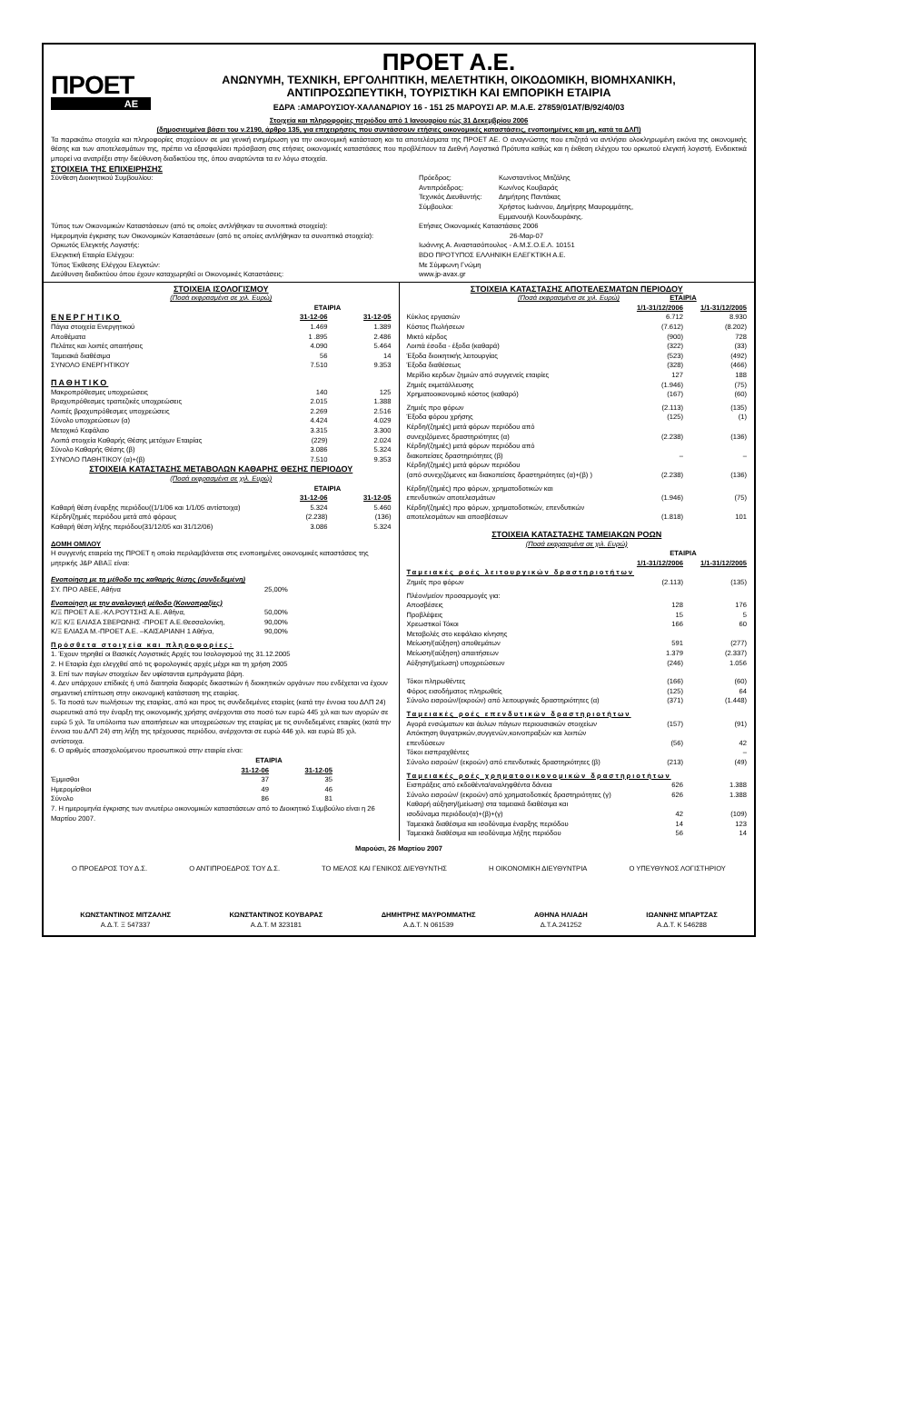ΠΡΟΕΤ
ΑΕ
ΠΡΟΕΤ Α.Ε.
ΑΝΩΝΥΜΗ, ΤΕΧΝΙΚΗ, ΕΡΓΟΛΗΠΤΙΚΗ, ΜΕΛΕΤΗΤΙΚΗ, ΟΙΚΟΔΟΜΙΚΗ, ΒΙΟΜΗΧΑΝΙΚΗ,
ΑΝΤΙΠΡΟΣΩΠΕΥΤΙΚΗ, ΤΟΥΡΙΣΤΙΚΗ ΚΑΙ ΕΜΠΟΡΙΚΗ ΕΤΑΙΡΙΑ
ΕΔΡΑ :ΑΜΑΡΟΥΣΙΟΥ-ΧΑΛΑΝΔΡΙΟΥ 16 - 151 25 ΜΑΡΟΥΣΙ ΑΡ. Μ.Α.Ε. 27859/01ΑΤ/Β/92/40/03
Στοιχεία και πληροφορίες περιόδου από 1 Ιανουαρίου εώς 31 Δεκεμβρίου 2006
(δημοσιευμένα βάσει του ν.2190, άρθρο 135, για επιχειρήσεις που συντάσσουν ετήσιες οικονομικές καταστάσεις, ενοποιημένες και μη, κατά τα ΔΛΠ)
Τα παρακάτω στοιχεία και πληροφορίες στοχεύουν σε μια γενική ενημέρωση για την οικονομική κατάσταση και τα αποτελέσματα της ΠΡΟΕΤ ΑΕ. Ο αναγνώστης που επιζητά να αντλήσει ολοκληρωμένη εικόνα της οικονομικής θέσης και των αποτελεσμάτων της, πρέπει να εξασφαλίσει πρόσβαση στις ετήσιες οικονομικές καταστάσεις που προβλέπουν τα Διεθνή Λογιστικά Πρότυπα καθώς και η έκθεση ελέγχου του ορκωτού ελεγκτή λογιστή. Ενδεικτικά μπορεί να ανατρέξει στην διεύθυνση διαδικτύου της, όπου αναρτώνται τα εν λόγω στοιχεία.
ΣΤΟΙΧΕΙΑ ΤΗΣ ΕΠΙΧΕΙΡΗΣΗΣ
| Σύνθεση Διοικητικού Συμβουλίου: | Πρόεδρος: | Κωνσταντίνος Μιτζάλης |
| | Αντιπρόεδρος: | Κων/νος Κουβαράς |
| | Τεχνικός Διευθυντής: | Δημήτρης Παντάκας |
| | Σύμβουλοι: | Χρήστος Ιωάννου, Δημήτρης Μαυρομμάτης, Εμμανουήλ Κουνδουράκης. |
| Τύπος των Οικονομικών Καταστάσεων (από τις οποίες αντλήθηκαν τα συνοπτικά στοιχεία): | Ετήσιες Οικονομικές Καταστάσεις 2006 | |
| Ημερομηνία έγκρισης των Οικονομικών Καταστάσεων (από τις οποίες αντλήθηκαν τα συνοπτικά στοιχεία): | 26-Μαρ-07 | |
| Ορκωτός Ελεγκτής Λογιστής: | Ιωάννης Α. Αναστασόπουλος - Α.Μ.Σ.Ο.Ε.Λ. 10151 | |
| Ελεγκτική Εταιρία Ελέγχου: | BDO ΠΡΟΤΥΠΟΣ ΕΛΛΗΝΙΚΗ ΕΛΕΓΚΤΙΚΗ Α.Ε. | |
| Τύπος Έκθεσης Ελέγχου Ελεγκτών: | Με Σύμφωνη Γνώμη | |
| Διεύθυνση διαδικτύου όπου έχουν καταχωρηθεί οι Οικονομικές Καταστάσεις: | www.jp-avax.gr | |
ΣΤΟΙΧΕΙΑ ΙΣΟΛΟΓΙΣΜΟΥ
(Ποσά εκφρασμένα σε χιλ. Ευρώ)
| | ΕΤΑΙΡΙΑ | |
| --- | --- | --- |
| ΕΝΕΡΓΗΤΙΚΟ | 31-12-06 | 31-12-05 |
| Πάγια στοιχεία Ενεργητικού | 1.469 | 1.389 |
| Αποθέματα | 1 .895 | 2.486 |
| Πελάτες και λοιπές απαιτήσεις | 4.090 | 5.464 |
| Ταμειακά διαθέσιμα | 56 | 14 |
| ΣΥΝΟΛΟ ΕΝΕΡΓΗΤΙΚΟΥ | 7.510 | 9.353 |
| ΠΑΘΗΤΙΚΟ | | |
| Μακροπρόθεσμες υποχρεώσεις | 140 | 125 |
| Βραχυπρόθεσμες τραπεζικές υποχρεώσεις | 2.015 | 1.388 |
| Λοιπές βραχυπρόθεσμες υποχρεώσεις | 2.269 | 2.516 |
| Σύνολο υποχρεώσεων (α) | 4.424 | 4.029 |
| Μετοχικό Κεφάλαιο | 3.315 | 3.300 |
| Λοιπά στοιχεία Καθαρής Θέσης μετόχων Εταιρίας | (229) | 2.024 |
| Σύνολο Καθαρής Θέσης (β) | 3.086 | 5.324 |
| ΣΥΝΟΛΟ ΠΑΘΗΤΙΚΟΥ (α)+(β) | 7.510 | 9.353 |
ΣΤΟΙΧΕΙΑ ΚΑΤΑΣΤΑΣΗΣ ΜΕΤΑΒΟΛΩΝ ΚΑΘΑΡΗΣ ΘΕΣΗΣ ΠΕΡΙΟΔΟΥ
(Ποσά εκφρασμένα σε χιλ. Ευρώ)
| | ΕΤΑΙΡΙΑ | |
| --- | --- | --- |
| | 31-12-06 | 31-12-05 |
| Καθαρή θέση έναρξης περιόδου((1/1/06 και 1/1/05 αντίστοιχα) | 5.324 | 5.460 |
| Κέρδη/ζημιές περιόδου μετά από φόρους | (2.238) | (136) |
| Καθαρή θέση λήξης περιόδου(31/12/05 και 31/12/06) | 3.086 | 5.324 |
ΔΟΜΗ ΟΜΙΛΟΥ
Η συγγενής εταιρεία της ΠΡΟΕΤ η οποία περιλαμβάνεται στις ενοποιημένες οικονομικές καταστάσεις της μητρικής J&P ΑΒΑΞ είναι:
Ενοποίηση με τη μέθοδο της καθαρής θέσης (συνδεδεμένη)
| ΣΥ. ΠΡΟ ΑΒΕΕ, Αθήνα | 25,00% |
Ενοποίηση με την αναλογική μέθοδο (Κοινοπραξίες)
| Κ/Ξ ΠΡΟΕΤ Α.Ε.-ΚΛ.ΡΟΥΤΣΗΣ Α.Ε. Αθήνα, | 50,00% |
| Κ/Ξ Κ/Ξ ΕΛΙΑΣΑ ΣΒΕΡΩΝΗΣ -ΠΡΟΕΤ Α.Ε.Θεσσαλονίκη, | 90,00% |
| Κ/Ξ ΕΛΙΑΣΑ Μ.-ΠΡΟΕΤ Α.Ε. –ΚΑΙΣΑΡΙΑΝΗ 1 Αθήνα, | 90,00% |
Πρόσθετα στοιχεία και πληροφορίες:
1. Έχουν τηρηθεί οι Βασικές Λογιστικές Αρχές του Ισολογισμού της 31.12.2005
2. Η Εταιρία έχει ελεγχθεί από τις φορολογικές αρχές μέχρι και τη χρήση 2005
3. Επί των παγίων στοιχείων δεν υφίστανται εμπράγματα βάρη.
4. Δεν υπάρχουν επίδικές ή υπό διαιτησία διαφορές δικαστικών ή διοικητικών οργάνων που ενδέχεται να έχουν σημαντική επίπτωση στην οικονομική κατάσταση της εταιρίας.
5. Τα ποσά των πωλήσεων της εταιρίας, από και προς τις συνδεδεμένες εταιρίες (κατά την έννοια του ΔΛΠ 24) σωρευτικά από την έναρξη της οικονομικής χρήσης ανέρχονται στο ποσό των ευρώ 445 χιλ και των αγορών σε ευρώ 5 χιλ. Τα υπόλοιπα των απαιτήσεων και υποχρεώσεων της εταιρίας με τις συνδεδεμένες εταιρίες (κατά την έννοια του ΔΛΠ 24) στη λήξη της τρέχουσας περιόδου, ανέρχονται σε ευρώ 446 χιλ. και ευρώ 85 χιλ. αντίστοιχα.
6. Ο αριθμός απασχολούμενου προσωπικού στην εταιρία είναι:
| | ΕΤΑΙΡΙΑ | |
| --- | --- | --- |
| | 31-12-06 | 31-12-05 |
| Έμμισθοι | 37 | 35 |
| Ημερομίσθιοι | 49 | 46 |
| Σύνολο | 86 | 81 |
7. Η ημερομηνία έγκρισης των ανωτέρω οικονομικών καταστάσεων από το Διοικητικό Συμβούλιο είναι η 26 Μαρτίου 2007.
ΣΤΟΙΧΕΙΑ ΚΑΤΑΣΤΑΣΗΣ ΑΠΟΤΕΛΕΣΜΑΤΩΝ ΠΕΡΙΟΔΟΥ
| (Ποσά εκφρασμένα σε χιλ. Ευρώ) | ΕΤΑΙΡΙΑ | |
| --- | --- | --- |
| | 1/1-31/12/2006 | 1/1-31/12/2005 |
| Κύκλος εργασιών | 6.712 | 8.930 |
| Κόστος Πωλήσεων | (7.612) | (8.202) |
| Μικτό κέρδος | (900) | 728 |
| Λοιπά έσοδα - έξοδα (καθαρά) | (322) | (33) |
| Έξοδα διοικητικής λειτουργίας | (523) | (492) |
| Έξοδα διαθέσεως | (328) | (466) |
| Μερίδιο κερδων ζημιών από συγγενείς εταιρίες | 127 | 188 |
| Ζημιές εκμετάλλευσης | (1.946) | (75) |
| Χρηματοοικονομικό κόστος (καθαρό) | (167) | (60) |
| Ζημιές προ φόρων | (2.113) | (135) |
| Έξοδα φόρου χρήσης | (125) | (1) |
| Κέρδη/(ζημιές) μετά φόρων περιόδου από συνεχιζόμενες δραστηριότητες (α) | (2.238) | (136) |
| Κέρδη/(ζημιές) μετά φόρων περιόδου από διακοπείσες δραστηριότητες (β) | – | – |
| Κέρδη/(ζημιές) μετά φόρων περιόδου (από συνεχιζόμενες και διακοπείσες δραστηριότητες (α)+(β) ) | (2.238) | (136) |
| Κέρδη/(ζημιές) προ φόρων, χρηματοδοτικών και επενδυτικών αποτελεσμάτων | (1.946) | (75) |
| Κέρδη/(ζημιές) προ φόρων, χρηματοδοτικών, επενδυτικών αποτελεσμάτων και αποσβέσεων | (1.818) | 101 |
ΣΤΟΙΧΕΙΑ ΚΑΤΑΣΤΑΣΗΣ ΤΑΜΕΙΑΚΩΝ ΡΟΩΝ
(Ποσά εκφρασμένα σε χιλ. Ευρώ)
| | ΕΤΑΙΡΙΑ | |
| --- | --- | --- |
| | 1/1-31/12/2006 | 1/1-31/12/2005 |
| Ταμειακές ροές λειτουργικών δραστηριοτήτων | | |
| Ζημιές προ φόρων | (2.113) | (135) |
| Πλέον/μείον προσαρμογές για: | | |
| Αποσβέσεις | 128 | 176 |
| Προβλέψεις | 15 | 5 |
| Χρεωστικοί Τόκοι | 166 | 60 |
| Μεταβολές στο κεφάλαιο κίνησης | | |
| Μείωση/(αύξηση) αποθεμάτων | 591 | (277) |
| Μείωση/(αύξηση) απαιτήσεων | 1.379 | (2.337) |
| Αύξηση/(μείωση) υποχρεώσεων | (246) | 1.056 |
| Τόκοι πληρωθέντες | (166) | (60) |
| Φόρος εισοδήματος πληρωθείς | (125) | 64 |
| Σύνολο εισροών/(εκροών) από λειτουργικές δραστηριότητες (α) | (371) | (1.448) |
| Ταμειακές ροές επενδυτικών δραστηριοτήτων | | |
| Αγορά ενσώματων και άυλων πάγιων περιουσιακών στοιχείων | (157) | (91) |
| Απόκτηση θυγατρικών,συγγενών,κοινοπραξιών και λοιπών επενδύσεων | (56) | 42 |
| Τόκοι εισπραχθέντες | | – |
| Σύνολο εισροών/ (εκροών) από επενδυτικές δραστηριότητες (β) | (213) | (49) |
| Ταμειακές ροές χρηματοοικονομικών δραστηριοτήτων | | |
| Εισπράξεις από εκδοθέντα/αναληφθέντα δάνεια | 626 | 1.388 |
| Σύνολο εισροών/ (εκροών) από χρηματοδοτικές δραστηριότητες (γ) | 626 | 1.388 |
| Καθαρή αύξηση/(μείωση) στα ταμειακά διαθέσιμα και ισοδύναμα περιόδου(α)+(β)+(γ) | 42 | (109) |
| Ταμειακά διαθέσιμα και ισοδύναμα έναρξης περιόδου | 14 | 123 |
| Ταμειακά διαθέσιμα και ισοδύναμα λήξης περιόδου | 56 | 14 |
Μαρούσι, 26 Μαρτίου 2007
Ο ΠΡΟΕΔΡΟΣ ΤΟΥ Δ.Σ. Ο ΑΝΤΙΠΡΟΕΔΡΟΣ ΤΟΥ Δ.Σ. ΤΟ ΜΕΛΟΣ ΚΑΙ ΓΕΝΙΚΟΣ ΔΙΕΥΘΥΝΤΗΣ
Η ΟΙΚΟΝΟΜΙΚΗ ΔΙΕΥΘΥΝΤΡΙΑ Ο ΥΠΕΥΘΥΝΟΣ ΛΟΓΙΣΤΗΡΙΟΥ
ΚΩΝΣΤΑΝΤΙΝΟΣ ΜΙΤΖΑΛΗΣ
Α.Δ.Τ. Ξ 547337
ΚΩΝΣΤΑΝΤΙΝΟΣ ΚΟΥΒΑΡΑΣ
Α.Δ.Τ. Μ 323181
ΔΗΜΗΤΡΗΣ ΜΑΥΡΟΜΜΑΤΗΣ
Α.Δ.Τ. Ν 061539
ΑΘΗΝΑ ΗΛΙΑΔΗ
Δ.Τ.Α.241252
ΙΩΑΝΝΗΣ ΜΠΑΡΤΖΑΣ
Α.Δ.Τ. Κ 546288